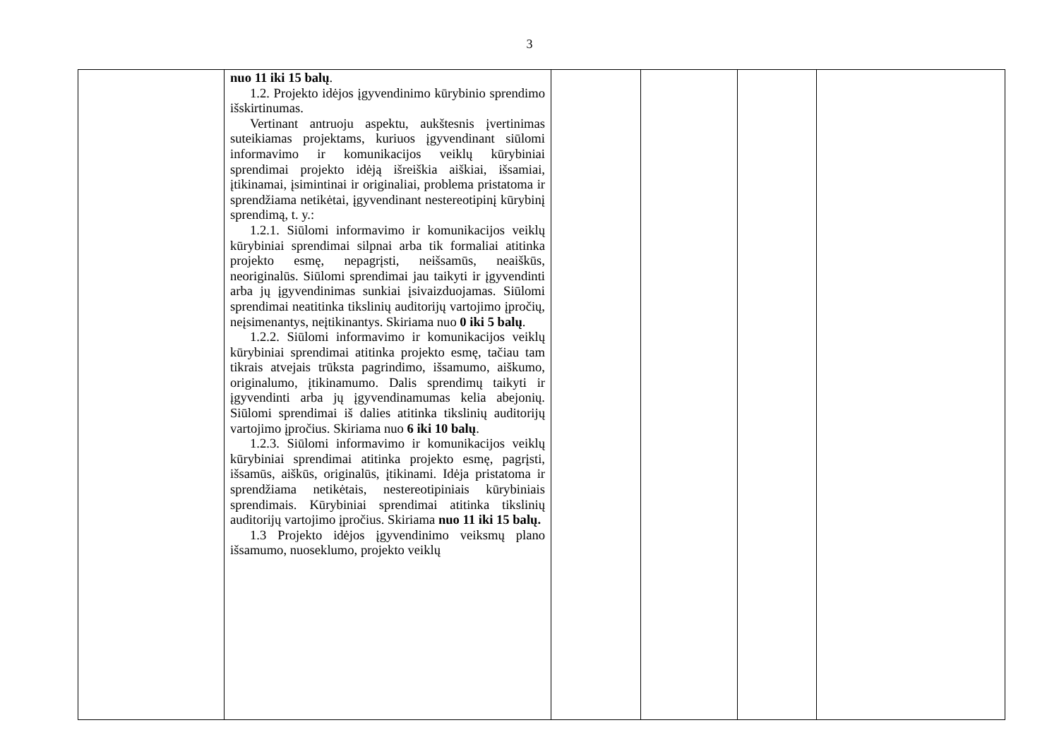3
| | nuo 11 iki 15 balų . 1.2. Projekto idėjos įgyvendinimo kūrybinio sprendimo išskirtinumas. Vertinant antruoju aspektu, aukštesnis įvertinimas suteikiamas projektams, kuriuos įgyvendinant siūlomi informavimo ir komunikacijos veiklų kūrybiniai sprendimai projekto idėją išreiškia aiškiai, išsamiai, įtikinamai, įsimintinai ir originaliai, problema pristatoma ir sprendžiama netikėtai, įgyvendinant nestereotipinį kūrybinį sprendimą, t. y.: 1.2.1. Siūlomi informavimo ir komunikacijos veiklų kūrybiniai sprendimai silpnai arba tik formaliai atitinka projekto esmę, nepagrįsti, neišsamūs, neaiškūs, neoriginalūs. Siūlomi sprendimai jau taikyti ir įgyvendinti arba jų įgyvendinimas sunkiai įsivaizduojamas. Siūlomi sprendimai neatitinka tikslinių auditorijų vartojimo įpročių, neįsimenantys, neįtikinantys. Skiriama nuo 0 iki 5 balų . 1.2.2. Siūlomi informavimo ir komunikacijos veiklų kūrybiniai sprendimai atitinka projekto esmę, tačiau tam tikrais atvejais trūksta pagrindimo, išsamumo, aiškumo, originalumo, įtikinamumo. Dalis sprendimų taikyti ir įgyvendinti arba jų įgyvendinamumas kelia abejonių. Siūlomi sprendimai iš dalies atitinka tikslinių auditorijų vartojimo įpročius. Skiriama nuo 6 iki 10 balų . 1.2.3. Siūlomi informavimo ir komunikacijos veiklų kūrybiniai sprendimai atitinka projekto esmę, pagrįsti, išsamūs, aiškūs, originalūs, įtikinami. Idėja pristatoma ir sprendžiama netikėtais, nestereotipiniais kūrybiniais sprendimais. Kūrybiniai sprendimai atitinka tikslinių auditorijų vartojimo įpročius. Skiriama nuo 11 iki 15 balų. 1.3 Projekto idėjos įgyvendinimo veiksmų plano išsamumo, nuoseklumo, projekto veiklų | | | | |